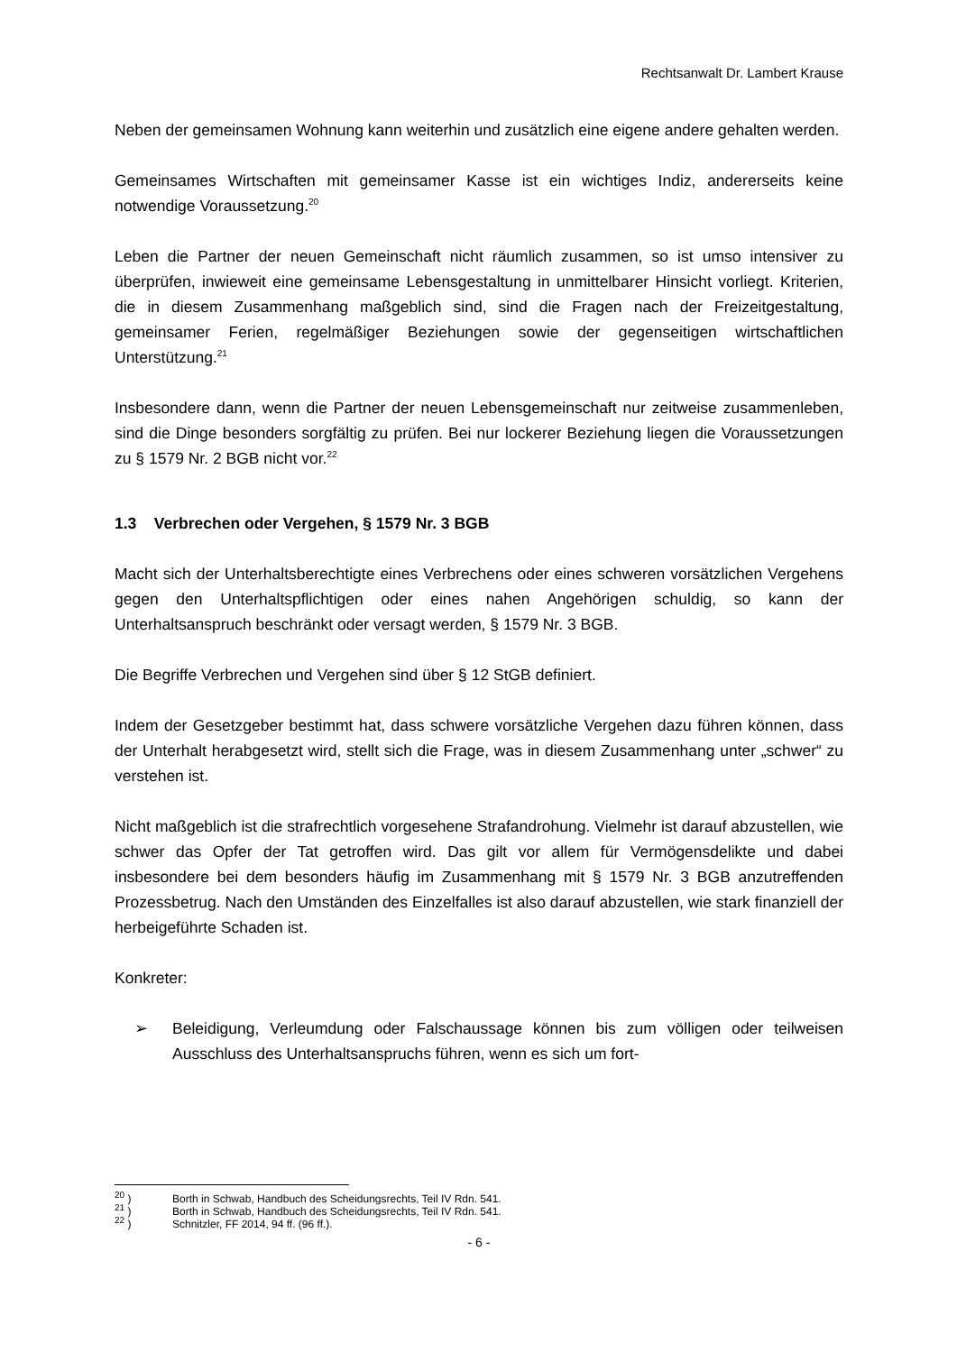Rechtsanwalt Dr. Lambert Krause
Neben der gemeinsamen Wohnung kann weiterhin und zusätzlich eine eigene andere gehalten werden.
Gemeinsames Wirtschaften mit gemeinsamer Kasse ist ein wichtiges Indiz, andererseits keine notwendige Voraussetzung.<sup>20</sup>
Leben die Partner der neuen Gemeinschaft nicht räumlich zusammen, so ist umso intensiver zu überprüfen, inwieweit eine gemeinsame Lebensgestaltung in unmittelbarer Hinsicht vorliegt. Kriterien, die in diesem Zusammenhang maßgeblich sind, sind die Fragen nach der Freizeitgestaltung, gemeinsamer Ferien, regelmäßiger Beziehungen sowie der gegenseitigen wirtschaftlichen Unterstützung.<sup>21</sup>
Insbesondere dann, wenn die Partner der neuen Lebensgemeinschaft nur zeitweise zusammenleben, sind die Dinge besonders sorgfältig zu prüfen. Bei nur lockerer Beziehung liegen die Voraussetzungen zu § 1579 Nr. 2 BGB nicht vor.<sup>22</sup>
1.3 Verbrechen oder Vergehen, § 1579 Nr. 3 BGB
Macht sich der Unterhaltsberechtigte eines Verbrechens oder eines schweren vorsätzlichen Vergehens gegen den Unterhaltspflichtigen oder eines nahen Angehörigen schuldig, so kann der Unterhaltsanspruch beschränkt oder versagt werden, § 1579 Nr. 3 BGB.
Die Begriffe Verbrechen und Vergehen sind über § 12 StGB definiert.
Indem der Gesetzgeber bestimmt hat, dass schwere vorsätzliche Vergehen dazu führen können, dass der Unterhalt herabgesetzt wird, stellt sich die Frage, was in diesem Zusammenhang unter „schwer“ zu verstehen ist.
Nicht maßgeblich ist die strafrechtlich vorgesehene Strafandrohung. Vielmehr ist darauf abzustellen, wie schwer das Opfer der Tat getroffen wird. Das gilt vor allem für Vermögensdelikte und dabei insbesondere bei dem besonders häufig im Zusammenhang mit § 1579 Nr. 3 BGB anzutreffenden Prozessbetrug. Nach den Umständen des Einzelfalles ist also darauf abzustellen, wie stark finanziell der herbeigeführte Schaden ist.
Konkreter:
➢ Beleidigung, Verleumdung oder Falschaussage können bis zum völligen oder teilweisen Ausschluss des Unterhaltsanspruchs führen, wenn es sich um fort-
<sup>20</sup> ) Borth in Schwab, Handbuch des Scheidungsrechts, Teil IV Rdn. 541.
<sup>21</sup> ) Borth in Schwab, Handbuch des Scheidungsrechts, Teil IV Rdn. 541.
<sup>22</sup> ) Schnitzler, FF 2014, 94 ff. (96 ff.).
- 6 -